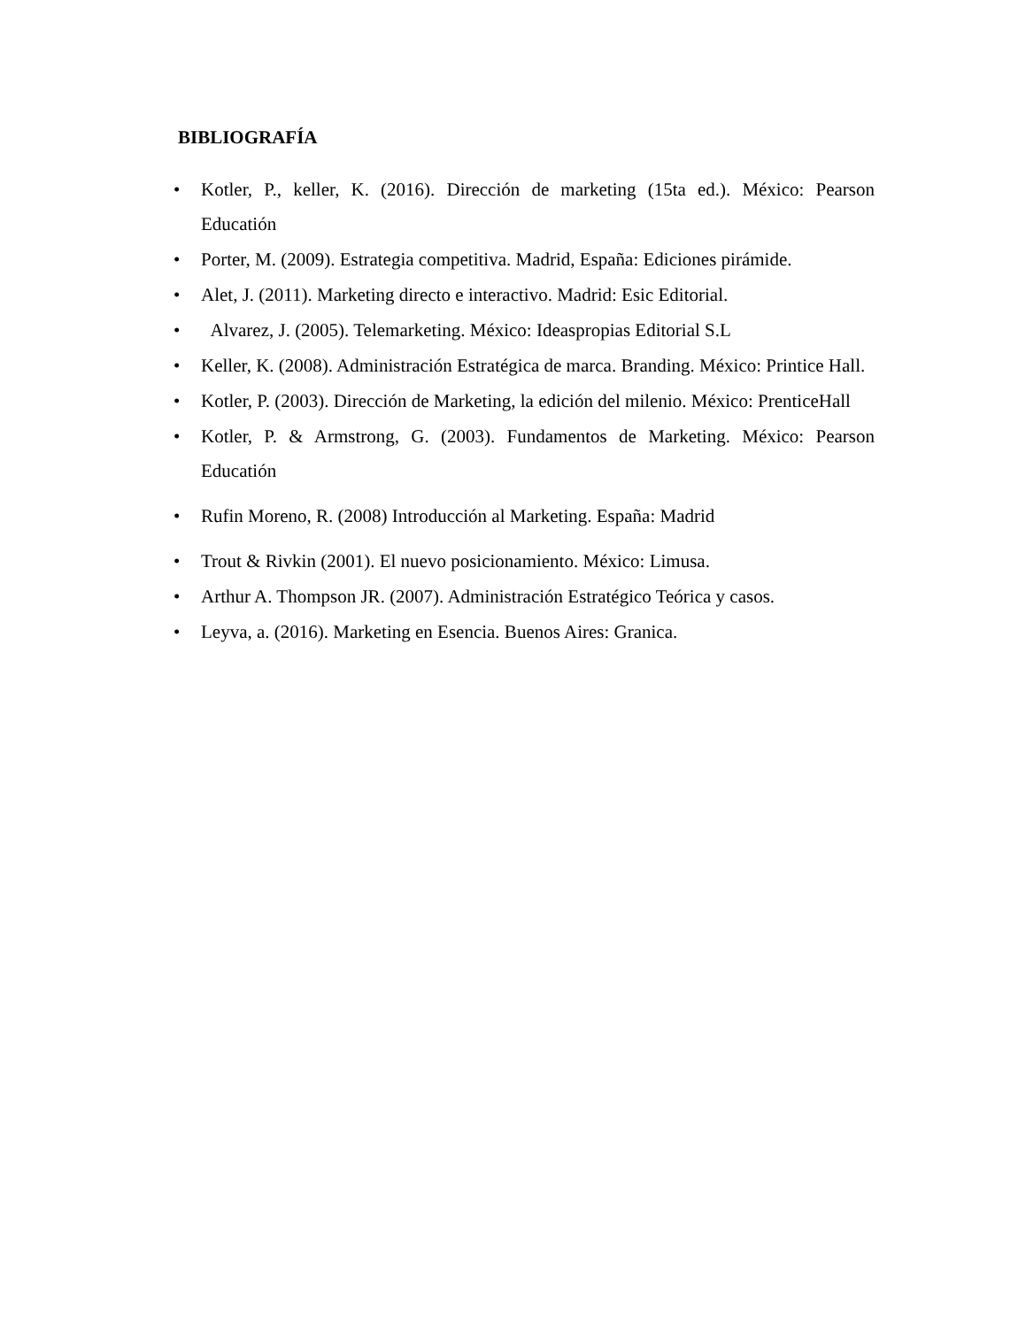BIBLIOGRAFÍA
• Kotler, P., keller, K. (2016). Dirección de marketing (15ta ed.). México: Pearson Educatión
• Porter, M. (2009). Estrategia competitiva. Madrid, España: Ediciones pirámide.
• Alet, J. (2011). Marketing directo e interactivo. Madrid: Esic Editorial.
• Alvarez, J. (2005). Telemarketing. México: Ideaspropias Editorial S.L
• Keller, K. (2008). Administración Estratégica de marca. Branding. México: Printice Hall.
• Kotler, P. (2003). Dirección de Marketing, la edición del milenio. México: PrenticeHall
• Kotler, P. & Armstrong, G. (2003). Fundamentos de Marketing. México: Pearson Educatión
• Rufin Moreno, R. (2008) Introducción al Marketing. España: Madrid
• Trout & Rivkin (2001). El nuevo posicionamiento. México: Limusa.
• Arthur A. Thompson JR. (2007). Administración Estratégico Teórica y casos.
• Leyva, a. (2016). Marketing en Esencia. Buenos Aires: Granica.